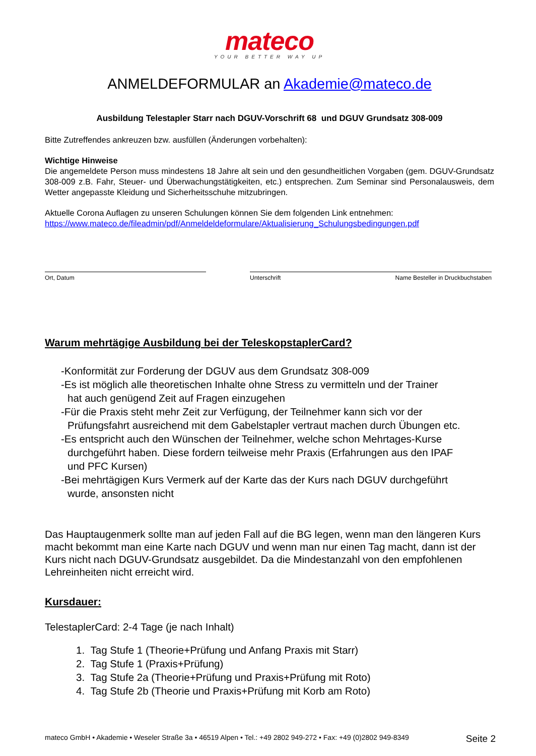mateco
YOUR BETTER WAY UP
ANMELDEFORMULAR an Akademie@mateco.de
Ausbildung Telestapler Starr nach DGUV-Vorschrift 68 und DGUV Grundsatz 308-009
Bitte Zutreffendes ankreuzen bzw. ausfüllen (Änderungen vorbehalten):
Wichtige Hinweise
Die angemeldete Person muss mindestens 18 Jahre alt sein und den gesundheitlichen Vorgaben (gem. DGUV-Grundsatz 308-009 z.B. Fahr, Steuer- und Überwachungstätigkeiten, etc.) entsprechen. Zum Seminar sind Personalausweis, dem Wetter angepasste Kleidung und Sicherheitsschuhe mitzubringen.
Aktuelle Corona Auflagen zu unseren Schulungen können Sie dem folgenden Link entnehmen:
https://www.mateco.de/fileadmin/pdf/Anmeldeldeformulare/Aktualisierung_Schulungsbedingungen.pdf
Ort, Datum Unterschrift Name Besteller in Druckbuchstaben
Warum mehrtägige Ausbildung bei der TeleskopstaplerCard?
-Konformität zur Forderung der DGUV aus dem Grundsatz 308-009
-Es ist möglich alle theoretischen Inhalte ohne Stress zu vermitteln und der Trainer
hat auch genügend Zeit auf Fragen einzugehen
-Für die Praxis steht mehr Zeit zur Verfügung, der Teilnehmer kann sich vor der
Prüfungsfahrt ausreichend mit dem Gabelstapler vertraut machen durch Übungen etc.
-Es entspricht auch den Wünschen der Teilnehmer, welche schon Mehrtages-Kurse
durchgeführt haben. Diese fordern teilweise mehr Praxis (Erfahrungen aus den IPAF
und PFC Kursen)
-Bei mehrtägigen Kurs Vermerk auf der Karte das der Kurs nach DGUV durchgeführt
wurde, ansonsten nicht
Das Hauptaugenmerk sollte man auf jeden Fall auf die BG legen, wenn man den längeren Kurs macht bekommt man eine Karte nach DGUV und wenn man nur einen Tag macht, dann ist der Kurs nicht nach DGUV-Grundsatz ausgebildet. Da die Mindestanzahl von den empfohlenen Lehreinheiten nicht erreicht wird.
Kursdauer:
TelestaplerCard: 2-4 Tage (je nach Inhalt)
1. Tag Stufe 1 (Theorie+Prüfung und Anfang Praxis mit Starr)
2. Tag Stufe 1 (Praxis+Prüfung)
3. Tag Stufe 2a (Theorie+Prüfung und Praxis+Prüfung mit Roto)
4. Tag Stufe 2b (Theorie und Praxis+Prüfung mit Korb am Roto)
mateco GmbH • Akademie • Weseler Straße 3a • 46519 Alpen • Tel.: +49 2802 949-272 • Fax: +49 (0)2802 949-8349 Seite 2